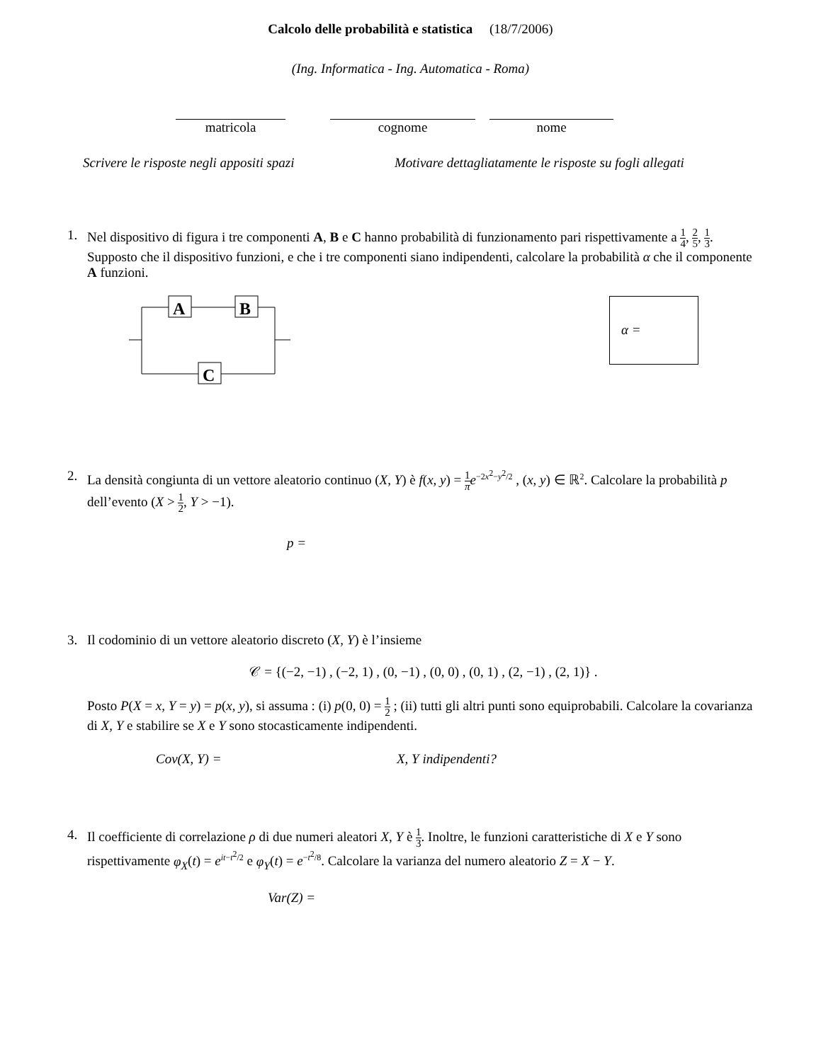Calcolo delle probabilità e statistica (18/7/2006)
(Ing. Informatica - Ing. Automatica - Roma)
matricola cognome nome
Scrivere le risposte negli appositi spazi
Motivare dettagliatamente le risposte su fogli allegati
1. Nel dispositivo di figura i tre componenti A, B e C hanno probabilità di funzionamento pari rispettivamente a 1 4, 2 5, 1 3. Supposto che il dispositivo funzioni, e che i tre componenti siano indipendenti, calcolare la probabilità α che il componente A funzioni.
A
B
C
α =
2. La densità congiunta di un vettore aleatorio continuo (X, Y) è f(x, y) = 1 π e<sup>−2x<sup>2</sup>−y<sup>2</sup>/2</sup> , (x, y) ∈ ℝ<sup>2</sup>. Calcolare la probabilità p dell’evento (X > 1 2, Y > −1).
p =
3. Il codominio di un vettore aleatorio discreto (X, Y) è l’insieme
𝒞 = {(−2, −1) , (−2, 1) , (0, −1) , (0, 0) , (0, 1) , (2, −1) , (2, 1)} .
Posto P(X = x, Y = y) = p(x, y), si assuma : (i) p(0, 0) = 1 2 ; (ii) tutti gli altri punti sono equiprobabili. Calcolare la covarianza di X, Y e stabilire se X e Y sono stocasticamente indipendenti.
Cov(X, Y) = X, Y indipendenti?
4. Il coefficiente di correlazione ρ di due numeri aleatori X, Y è 1 3. Inoltre, le funzioni caratteristiche di X e Y sono rispettivamente φ<sub>X</sub>(t) = e<sup>it−t<sup>2</sup>/2</sup> e φ<sub>Y</sub>(t) = e<sup>−t<sup>2</sup>/8</sup>. Calcolare la varianza del numero aleatorio Z = X − Y.
Var(Z) =